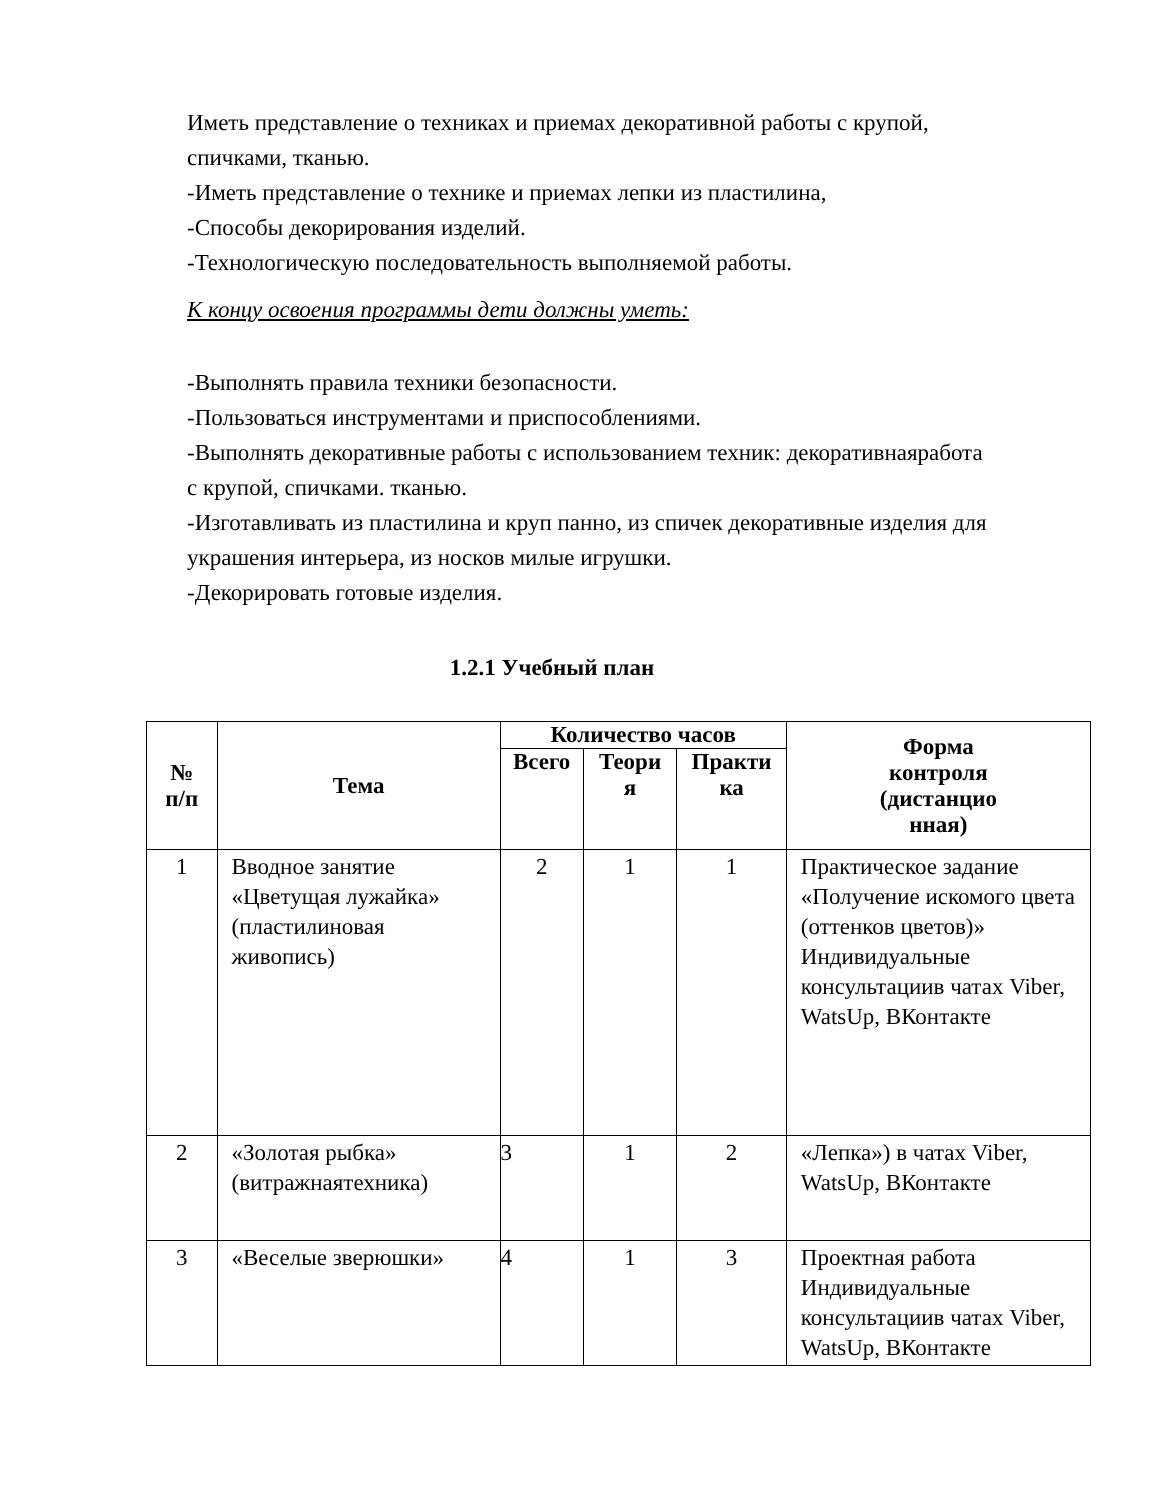Иметь представление о техниках и приемах декоративной работы с крупой, спичками, тканью.
-Иметь представление о технике и приемах лепки из пластилина,
-Способы декорирования изделий.
-Технологическую последовательность выполняемой работы.
К концу освоения программы дети должны уметь:
-Выполнять правила техники безопасности.
-Пользоваться инструментами и приспособлениями.
-Выполнять декоративные работы с использованием техник: декоративнаяработа с крупой, спичками. тканью.
-Изготавливать из пластилина и круп панно, из спичек декоративные изделия для украшения интерьера, из носков милые игрушки.
-Декорировать готовые изделия.
1.2.1 Учебный план
| № п/п | Тема | Количество часов | | | Форма контроля (дистанцио нная) |
| --- | --- | --- | --- | --- | --- |
| | | Всего | Теори я | Практи ка | |
| 1 | Вводное занятие «Цветущая лужайка» (пластилиновая живопись) | 2 | 1 | 1 | Практическое задание «Получение искомого цвета (оттенков цветов)» Индивидуальные консультациив чатах Viber, WatsUp, ВКонтакте |
| 2 | «Золотая рыбка» (витражнаятехника) | 3 | 1 | 2 | «Лепка») в чатах Viber, WatsUp, ВКонтакте |
| 3 | «Веселые зверюшки» | 4 | 1 | 3 | Проектная работа Индивидуальные консультациив чатах Viber, WatsUp, ВКонтакте |